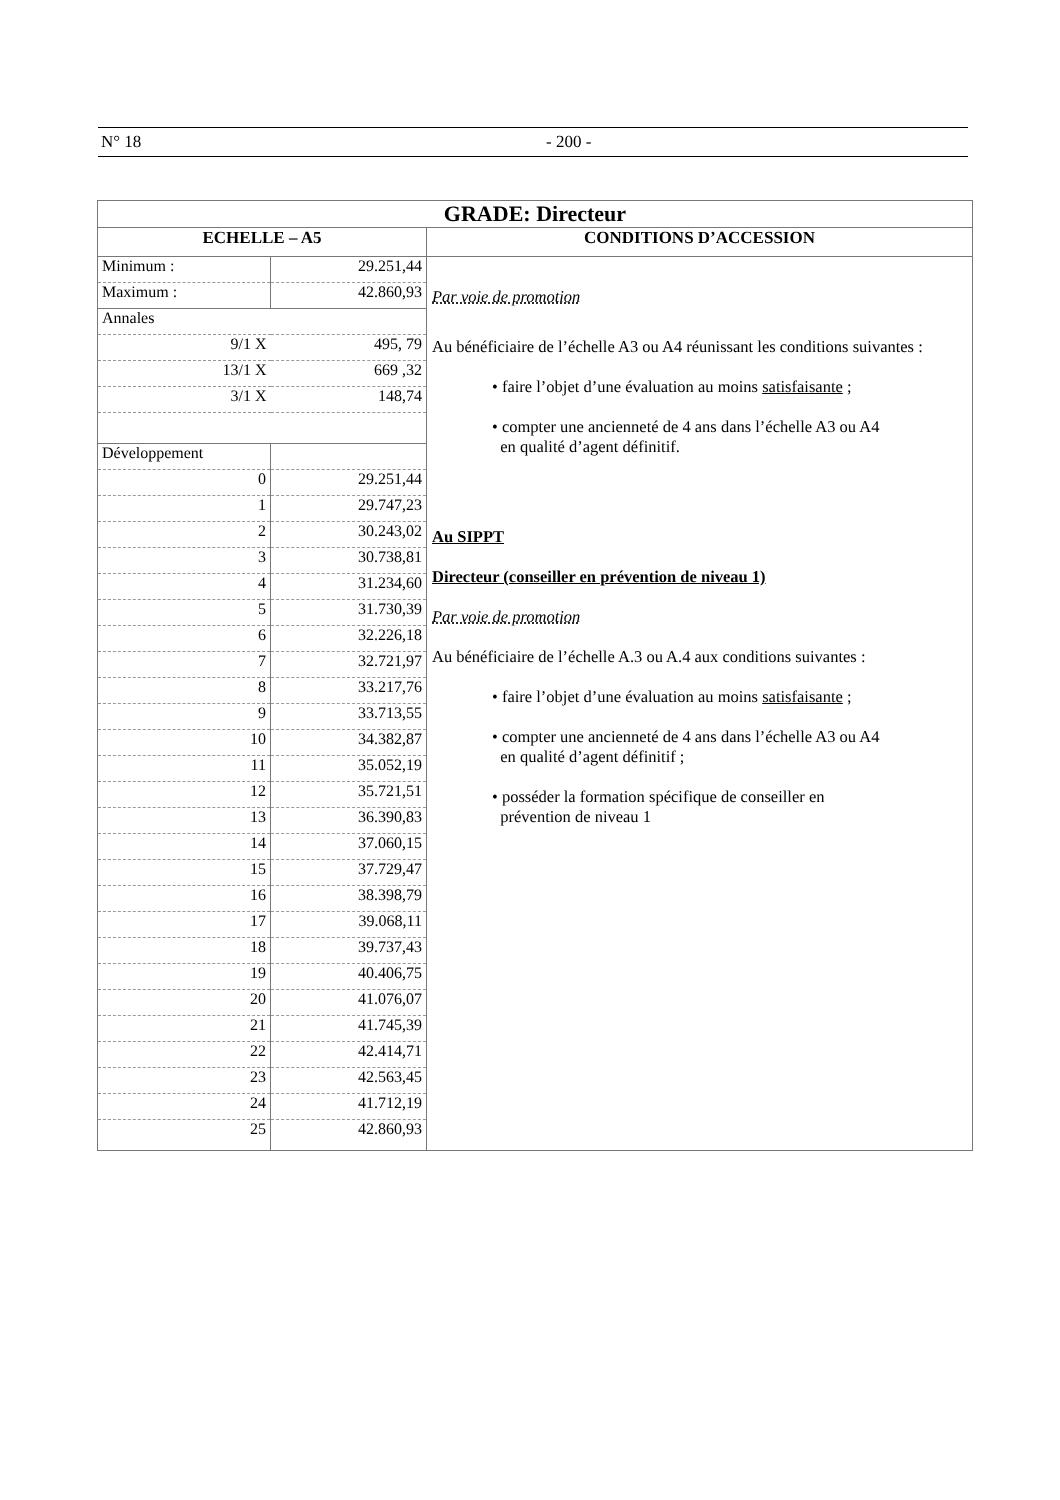N° 18 - 200 -
| GRADE: Directeur | |
| --- | --- |
| ECHELLE – A5 | CONDITIONS D’ACCESSION |
| / Minimum : / 29.251,44 / / Maximum : / 42.860,93 / / Annales / / / 9/1 X / 495, 79 / / 13/1 X / 669 ,32 / / 3/1 X / 148,74 / / Développement / / / 0 / 29.251,44 / / 1 / 29.747,23 / / 2 / 30.243,02 / / 3 / 30.738,81 / / 4 / 31.234,60 / / 5 / 31.730,39 / / 6 / 32.226,18 / / 7 / 32.721,97 / / 8 / 33.217,76 / / 9 / 33.713,55 / / 10 / 34.382,87 / / 11 / 35.052,19 / / 12 / 35.721,51 / / 13 / 36.390,83 / / 14 / 37.060,15 / / 15 / 37.729,47 / / 16 / 38.398,79 / / 17 / 39.068,11 / / 18 / 39.737,43 / / 19 / 40.406,75 / / 20 / 41.076,07 / / 21 / 41.745,39 / / 22 / 42.414,71 / / 23 / 42.563,45 / / 24 / 41.712,19 / / 25 / 42.860,93 / | Par voie de promotion Au bénéficiaire de l’échelle A3 ou A4 réunissant les conditions suivantes : • faire l’objet d’une évaluation au moins satisfaisante ; • compter une ancienneté de 4 ans dans l’échelle A3 ou A4 en qualité d’agent définitif. Au SIPPT Directeur (conseiller en prévention de niveau 1) Par voie de promotion Au bénéficiaire de l’échelle A.3 ou A.4 aux conditions suivantes : • faire l’objet d’une évaluation au moins satisfaisante ; • compter une ancienneté de 4 ans dans l’échelle A3 ou A4 en qualité d’agent définitif ; • posséder la formation spécifique de conseiller en prévention de niveau 1 |